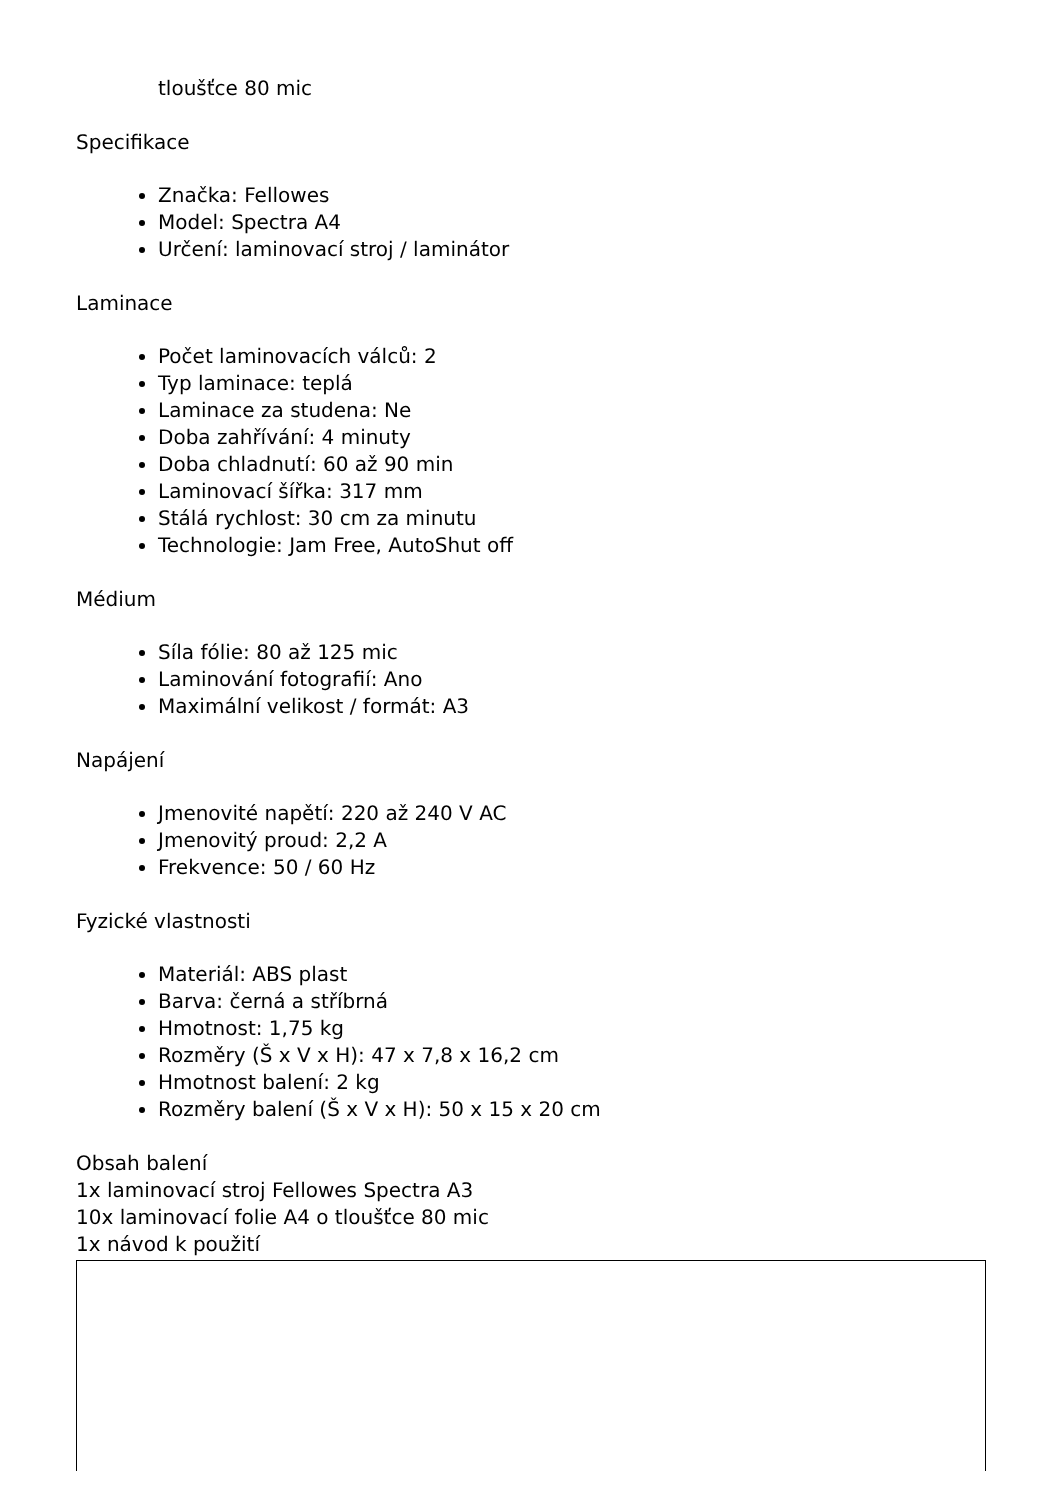tloušťce 80 mic
Specifikace
Značka: Fellowes
Model: Spectra A4
Určení: laminovací stroj / laminátor
Laminace
Počet laminovacích válců: 2
Typ laminace: teplá
Laminace za studena: Ne
Doba zahřívání: 4 minuty
Doba chladnutí: 60 až 90 min
Laminovací šířka: 317 mm
Stálá rychlost: 30 cm za minutu
Technologie: Jam Free, AutoShut off
Médium
Síla fólie: 80 až 125 mic
Laminování fotografií: Ano
Maximální velikost / formát: A3
Napájení
Jmenovité napětí: 220 až 240 V AC
Jmenovitý proud: 2,2 A
Frekvence: 50 / 60 Hz
Fyzické vlastnosti
Materiál: ABS plast
Barva: černá a stříbrná
Hmotnost: 1,75 kg
Rozměry (Š x V x H): 47 x 7,8 x 16,2 cm
Hmotnost balení: 2 kg
Rozměry balení (Š x V x H): 50 x 15 x 20 cm
Obsah balení
1x laminovací stroj Fellowes Spectra A3
10x laminovací folie A4 o tloušťce 80 mic
1x návod k použití